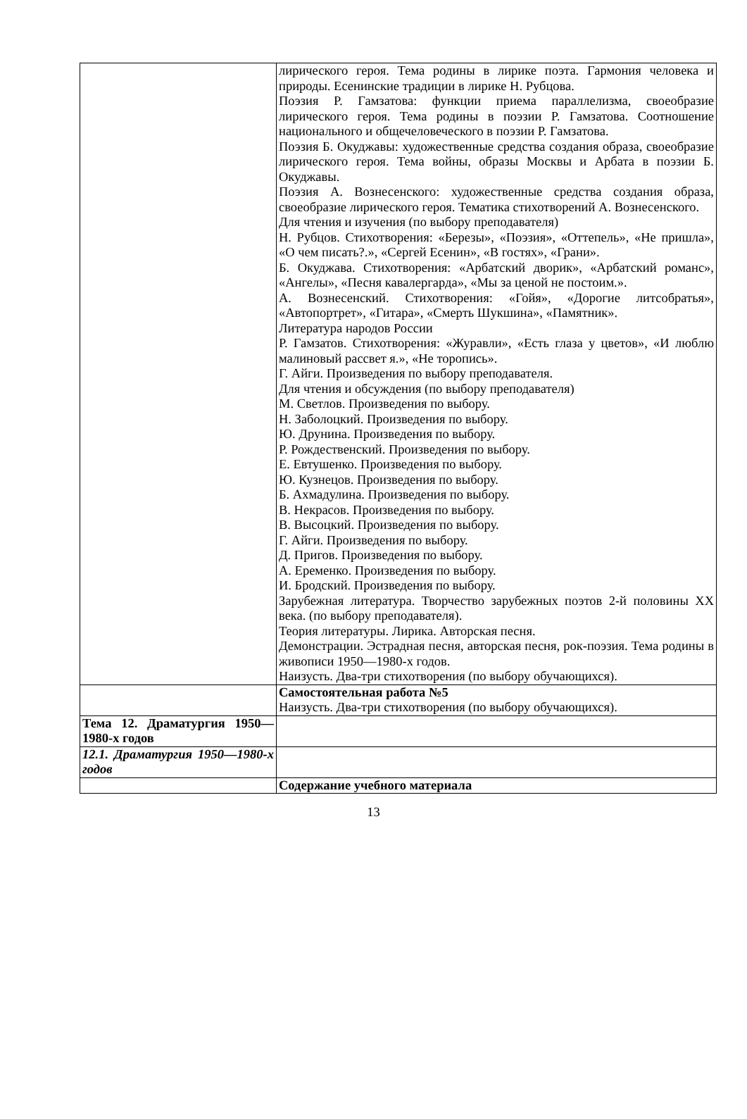| | лирического героя. Тема родины в лирике поэта. Гармония человека и природы. Есенинские традиции в лирике Н. Рубцова. Поэзия Р. Гамзатова: функции приема параллелизма, своеобразие лирического героя. Тема родины в поэзии Р. Гамзатова. Соотношение национального и общечеловеческого в поэзии Р. Гамзатова. Поэзия Б. Окуджавы: художественные средства создания образа, своеобразие лирического героя. Тема войны, образы Москвы и Арбата в поэзии Б. Окуджавы. Поэзия А. Вознесенского: художественные средства создания образа, своеобразие лирического героя. Тематика стихотворений А. Вознесенского. Для чтения и изучения (по выбору преподавателя) Н. Рубцов. Стихотворения: «Березы», «Поэзия», «Оттепель», «Не пришла», «О чем писать?.», «Сергей Есенин», «В гостях», «Грани». Б. Окуджава. Стихотворения: «Арбатский дворик», «Арбатский романс», «Ангелы», «Песня кавалергарда», «Мы за ценой не постоим.». А. Вознесенский. Стихотворения: «Гойя», «Дорогие литсобратья», «Автопортрет», «Гитара», «Смерть Шукшина», «Памятник». Литература народов России Р. Гамзатов. Стихотворения: «Журавли», «Есть глаза у цветов», «И люблю малиновый рассвет я.», «Не торопись». Г. Айги. Произведения по выбору преподавателя. Для чтения и обсуждения (по выбору преподавателя) М. Светлов. Произведения по выбору. Н. Заболоцкий. Произведения по выбору. Ю. Друнина. Произведения по выбору. Р. Рождественский. Произведения по выбору. Е. Евтушенко. Произведения по выбору. Ю. Кузнецов. Произведения по выбору. Б. Ахмадулина. Произведения по выбору. В. Некрасов. Произведения по выбору. В. Высоцкий. Произведения по выбору. Г. Айги. Произведения по выбору. Д. Пригов. Произведения по выбору. А. Еременко. Произведения по выбору. И. Бродский. Произведения по выбору. Зарубежная литература. Творчество зарубежных поэтов 2-й половины XX века. (по выбору преподавателя). Теория литературы. Лирика. Авторская песня. Демонстрации. Эстрадная песня, авторская песня, рок-поэзия. Тема родины в живописи 1950—1980-х годов. Наизусть. Два-три стихотворения (по выбору обучающихся). |
| | Самостоятельная работа №5 Наизусть. Два-три стихотворения (по выбору обучающихся). |
| Тема 12. Драматургия 1950—1980-х годов | |
| 12.1. Драматургия 1950—1980-х годов | |
| | Содержание учебного материала |
13